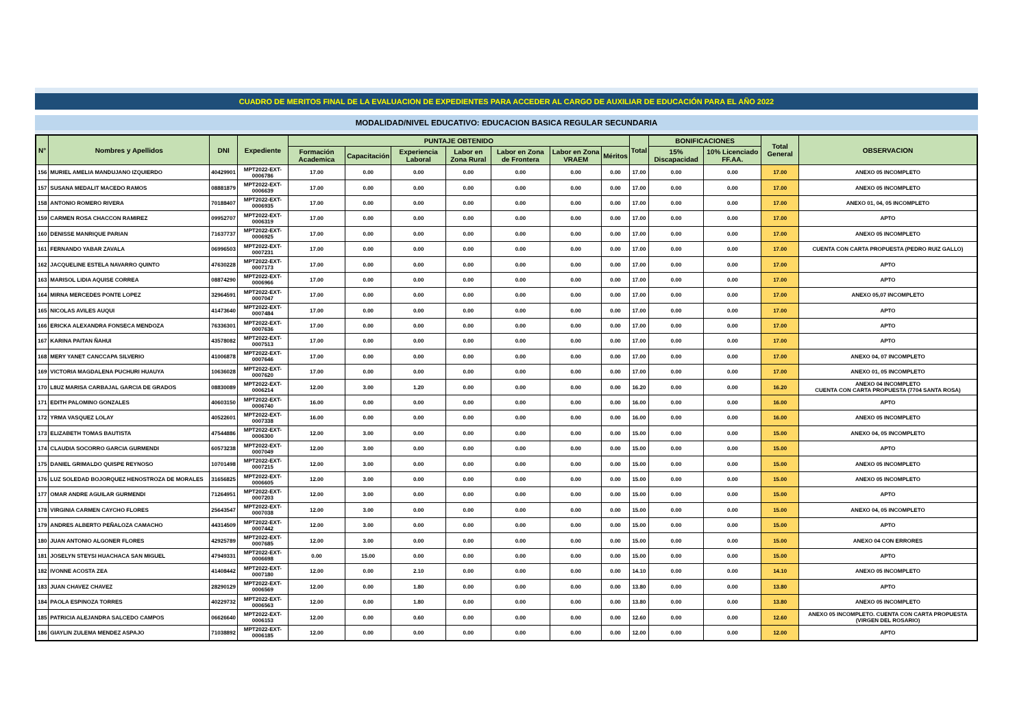CUADRO DE MERITOS FINAL DE LA EVALUACION DE EXPEDIENTES PARA ACCEDER AL CARGO DE AUXILIAR DE EDUCACIÓN PARA EL AÑO 2022
MODALIDAD/NIVEL EDUCATIVO: EDUCACION BASICA REGULAR SECUNDARIA
| N° | Nombres y Apellidos | DNI | Expediente | PUNTAJE OBTENIDO | | | | | | | Total | BONIFICACIONES | | Total General | OBSERVACION |
| --- | --- | --- | --- | --- | --- | --- | --- | --- | --- | --- | --- | --- | --- | --- | --- |
| | | | | Formación Academica | Capacitación | Experiencia Laboral | Labor en Zona Rural | Labor en Zona de Frontera | Labor en Zona VRAEM | Méritos | | 15% Discapacidad | 10% Licenciado FF.AA. | | |
| 156 | MURIEL AMELIA MANDUJANO IZQUIERDO | 40429901 | MPT2022-EXT-0006786 | 17.00 | 0.00 | 0.00 | 0.00 | 0.00 | 0.00 | 0.00 | 17.00 | 0.00 | 0.00 | 17.00 | ANEXO 05 INCOMPLETO |
| 157 | SUSANA MEDALIT MACEDO RAMOS | 08881879 | MPT2022-EXT-0006639 | 17.00 | 0.00 | 0.00 | 0.00 | 0.00 | 0.00 | 0.00 | 17.00 | 0.00 | 0.00 | 17.00 | ANEXO 05 INCOMPLETO |
| 158 | ANTONIO ROMERO RIVERA | 70188407 | MPT2022-EXT-0006935 | 17.00 | 0.00 | 0.00 | 0.00 | 0.00 | 0.00 | 0.00 | 17.00 | 0.00 | 0.00 | 17.00 | ANEXO 01, 04, 05 INCOMPLETO |
| 159 | CARMEN ROSA CHACCON RAMIREZ | 09952707 | MPT2022-EXT-0006319 | 17.00 | 0.00 | 0.00 | 0.00 | 0.00 | 0.00 | 0.00 | 17.00 | 0.00 | 0.00 | 17.00 | APTO |
| 160 | DENISSE MANRIQUE PARIAN | 71637737 | MPT2022-EXT-0006925 | 17.00 | 0.00 | 0.00 | 0.00 | 0.00 | 0.00 | 0.00 | 17.00 | 0.00 | 0.00 | 17.00 | ANEXO 05 INCOMPLETO |
| 161 | FERNANDO YABAR ZAVALA | 06996503 | MPT2022-EXT-0007231 | 17.00 | 0.00 | 0.00 | 0.00 | 0.00 | 0.00 | 0.00 | 17.00 | 0.00 | 0.00 | 17.00 | CUENTA CON CARTA PROPUESTA (PEDRO RUIZ GALLO) |
| 162 | JACQUELINE ESTELA NAVARRO QUINTO | 47630228 | MPT2022-EXT-0007173 | 17.00 | 0.00 | 0.00 | 0.00 | 0.00 | 0.00 | 0.00 | 17.00 | 0.00 | 0.00 | 17.00 | APTO |
| 163 | MARISOL LIDIA AQUISE CORREA | 08874290 | MPT2022-EXT-0006966 | 17.00 | 0.00 | 0.00 | 0.00 | 0.00 | 0.00 | 0.00 | 17.00 | 0.00 | 0.00 | 17.00 | APTO |
| 164 | MIRNA MERCEDES PONTE LOPEZ | 32964591 | MPT2022-EXT-0007047 | 17.00 | 0.00 | 0.00 | 0.00 | 0.00 | 0.00 | 0.00 | 17.00 | 0.00 | 0.00 | 17.00 | ANEXO 05,07 INCOMPLETO |
| 165 | NICOLAS AVILES AUQUI | 41473640 | MPT2022-EXT-0007484 | 17.00 | 0.00 | 0.00 | 0.00 | 0.00 | 0.00 | 0.00 | 17.00 | 0.00 | 0.00 | 17.00 | APTO |
| 166 | ERICKA ALEXANDRA FONSECA MENDOZA | 76336301 | MPT2022-EXT-0007636 | 17.00 | 0.00 | 0.00 | 0.00 | 0.00 | 0.00 | 0.00 | 17.00 | 0.00 | 0.00 | 17.00 | APTO |
| 167 | KARINA PAITAN ÑAHUI | 43578082 | MPT2022-EXT-0007513 | 17.00 | 0.00 | 0.00 | 0.00 | 0.00 | 0.00 | 0.00 | 17.00 | 0.00 | 0.00 | 17.00 | APTO |
| 168 | MERY YANET CANCCAPA SILVERIO | 41006878 | MPT2022-EXT-0007646 | 17.00 | 0.00 | 0.00 | 0.00 | 0.00 | 0.00 | 0.00 | 17.00 | 0.00 | 0.00 | 17.00 | ANEXO 04, 07 INCOMPLETO |
| 169 | VICTORIA MAGDALENA PUCHURI HUAUYA | 10636028 | MPT2022-EXT-0007620 | 17.00 | 0.00 | 0.00 | 0.00 | 0.00 | 0.00 | 0.00 | 17.00 | 0.00 | 0.00 | 17.00 | ANEXO 01, 05 INCOMPLETO |
| 170 | L8UZ MARISA CARBAJAL GARCIA DE GRADOS | 08830089 | MPT2022-EXT-0006214 | 12.00 | 3.00 | 1.20 | 0.00 | 0.00 | 0.00 | 0.00 | 16.20 | 0.00 | 0.00 | 16.20 | ANEXO 04 INCOMPLETO CUENTA CON CARTA PROPUESTA (7704 SANTA ROSA) |
| 171 | EDITH PALOMINO GONZALES | 40603150 | MPT2022-EXT-0006740 | 16.00 | 0.00 | 0.00 | 0.00 | 0.00 | 0.00 | 0.00 | 16.00 | 0.00 | 0.00 | 16.00 | APTO |
| 172 | YRMA VASQUEZ LOLAY | 40522601 | MPT2022-EXT-0007338 | 16.00 | 0.00 | 0.00 | 0.00 | 0.00 | 0.00 | 0.00 | 16.00 | 0.00 | 0.00 | 16.00 | ANEXO 05 INCOMPLETO |
| 173 | ELIZABETH TOMAS BAUTISTA | 47544886 | MPT2022-EXT-0006300 | 12.00 | 3.00 | 0.00 | 0.00 | 0.00 | 0.00 | 0.00 | 15.00 | 0.00 | 0.00 | 15.00 | ANEXO 04, 05 INCOMPLETO |
| 174 | CLAUDIA SOCORRO GARCIA GURMENDI | 60573238 | MPT2022-EXT-0007049 | 12.00 | 3.00 | 0.00 | 0.00 | 0.00 | 0.00 | 0.00 | 15.00 | 0.00 | 0.00 | 15.00 | APTO |
| 175 | DANIEL GRIMALDO QUISPE REYNOSO | 10701498 | MPT2022-EXT-0007215 | 12.00 | 3.00 | 0.00 | 0.00 | 0.00 | 0.00 | 0.00 | 15.00 | 0.00 | 0.00 | 15.00 | ANEXO 05 INCOMPLETO |
| 176 | LUZ SOLEDAD BOJORQUEZ HENOSTROZA DE MORALES | 31656825 | MPT2022-EXT-0006605 | 12.00 | 3.00 | 0.00 | 0.00 | 0.00 | 0.00 | 0.00 | 15.00 | 0.00 | 0.00 | 15.00 | ANEXO 05 INCOMPLETO |
| 177 | OMAR ANDRE AGUILAR GURMENDI | 71264951 | MPT2022-EXT-0007203 | 12.00 | 3.00 | 0.00 | 0.00 | 0.00 | 0.00 | 0.00 | 15.00 | 0.00 | 0.00 | 15.00 | APTO |
| 178 | VIRGINIA CARMEN CAYCHO FLORES | 25643547 | MPT2022-EXT-0007038 | 12.00 | 3.00 | 0.00 | 0.00 | 0.00 | 0.00 | 0.00 | 15.00 | 0.00 | 0.00 | 15.00 | ANEXO 04, 05 INCOMPLETO |
| 179 | ANDRES ALBERTO PEÑALOZA CAMACHO | 44314509 | MPT2022-EXT-0007442 | 12.00 | 3.00 | 0.00 | 0.00 | 0.00 | 0.00 | 0.00 | 15.00 | 0.00 | 0.00 | 15.00 | APTO |
| 180 | JUAN ANTONIO ALGONER FLORES | 42925789 | MPT2022-EXT-0007685 | 12.00 | 3.00 | 0.00 | 0.00 | 0.00 | 0.00 | 0.00 | 15.00 | 0.00 | 0.00 | 15.00 | ANEXO 04 CON ERRORES |
| 181 | JOSELYN STEYSI HUACHACA SAN MIGUEL | 47949331 | MPT2022-EXT-0006698 | 0.00 | 15.00 | 0.00 | 0.00 | 0.00 | 0.00 | 0.00 | 15.00 | 0.00 | 0.00 | 15.00 | APTO |
| 182 | IVONNE ACOSTA ZEA | 41408442 | MPT2022-EXT-0007180 | 12.00 | 0.00 | 2.10 | 0.00 | 0.00 | 0.00 | 0.00 | 14.10 | 0.00 | 0.00 | 14.10 | ANEXO 05 INCOMPLETO |
| 183 | JUAN CHAVEZ CHAVEZ | 28290129 | MPT2022-EXT-0006569 | 12.00 | 0.00 | 1.80 | 0.00 | 0.00 | 0.00 | 0.00 | 13.80 | 0.00 | 0.00 | 13.80 | APTO |
| 184 | PAOLA ESPINOZA TORRES | 40229732 | MPT2022-EXT-0006563 | 12.00 | 0.00 | 1.80 | 0.00 | 0.00 | 0.00 | 0.00 | 13.80 | 0.00 | 0.00 | 13.80 | ANEXO 05 INCOMPLETO |
| 185 | PATRICIA ALEJANDRA SALCEDO CAMPOS | 06626640 | MPT2022-EXT-0006153 | 12.00 | 0.00 | 0.60 | 0.00 | 0.00 | 0.00 | 0.00 | 12.60 | 0.00 | 0.00 | 12.60 | ANEXO 05 INCOMPLETO. CUENTA CON CARTA PROPUESTA (VIRGEN DEL ROSARIO) |
| 186 | GIAYLIN ZULEMA MENDEZ ASPAJO | 71038892 | MPT2022-EXT-0006185 | 12.00 | 0.00 | 0.00 | 0.00 | 0.00 | 0.00 | 0.00 | 12.00 | 0.00 | 0.00 | 12.00 | APTO |